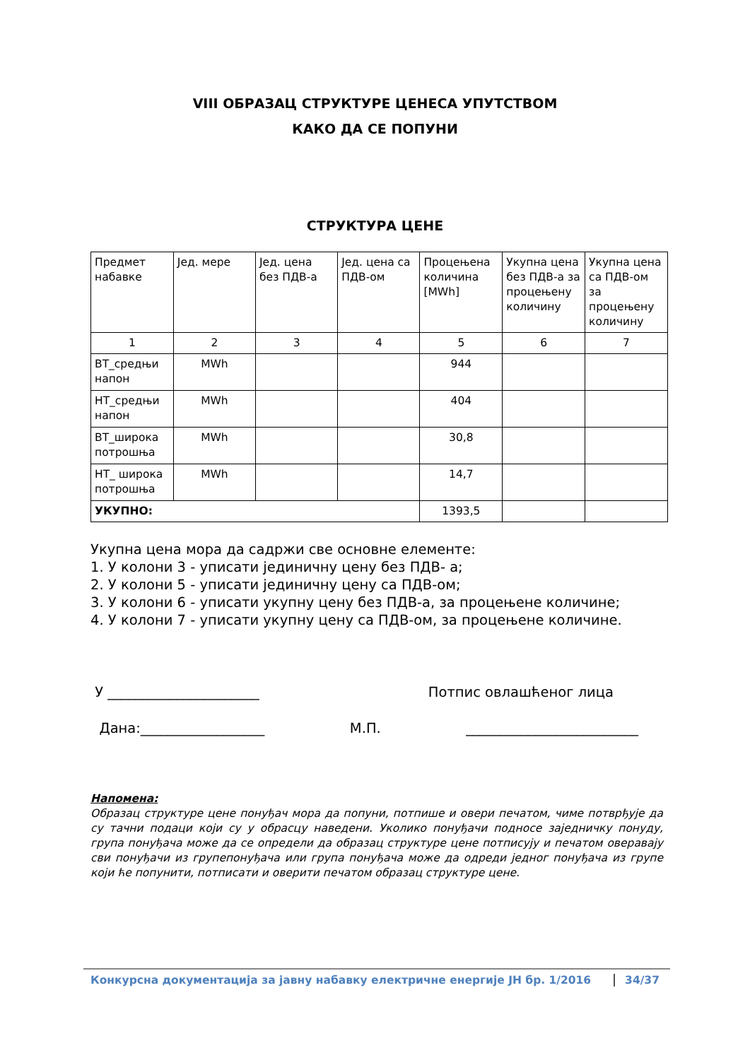VIII ОБРАЗАЦ СТРУКТУРЕ ЦЕНЕСА УПУТСТВОМ
КАКО ДА СЕ ПОПУНИ
СТРУКТУРА ЦЕНЕ
| Предмет набавке | Јед. мере | Јед. цена без ПДВ-а | Јед. цена са ПДВ-ом | Процењена количина [MWh] | Укупна цена без ПДВ-а за процењену количину | Укупна цена са ПДВ-ом за процењену количину |
| 1 | 2 | 3 | 4 | 5 | 6 | 7 |
| ВТ_средњи напон | MWh | | | 944 | | |
| НТ_средњи напон | MWh | | | 404 | | |
| ВТ_широка потрошња | MWh | | | 30,8 | | |
| НТ_ широка потрошња | MWh | | | 14,7 | | |
| УКУПНО: | | | | 1393,5 | | |
Укупна цена мора да садржи све основне елементе:
1. У колони 3 - уписати јединичну цену без ПДВ- а;
2. У колони 5 - уписати јединичну цену са ПДВ-ом;
3. У колони 6 - уписати укупну цену без ПДВ-а, за процењене количине;
4. У колони 7 - уписати укупну цену са ПДВ-ом, за процењене количине.
У ______________________ Потпис овлашћеног лица
Дана:__________________ М.П. _________________________
Напомена:
Образац структуре цене понуђач мора да попуни, потпише и овери печатом, чиме потврђује да су тачни подаци који су у обрасцу наведени. Уколико понуђачи подносе заједничку понуду, група понуђача може да се определи да образац структуре цене потписују и печатом оверавају сви понуђачи из групепонуђача или група понуђача може да одреди једног понуђача из групе који ће попунити, потписати и оверити печатом образац структуре цене.
Конкурсна документација за јавну набавку електричне енергије ЈН бр. 1/2016 34/37